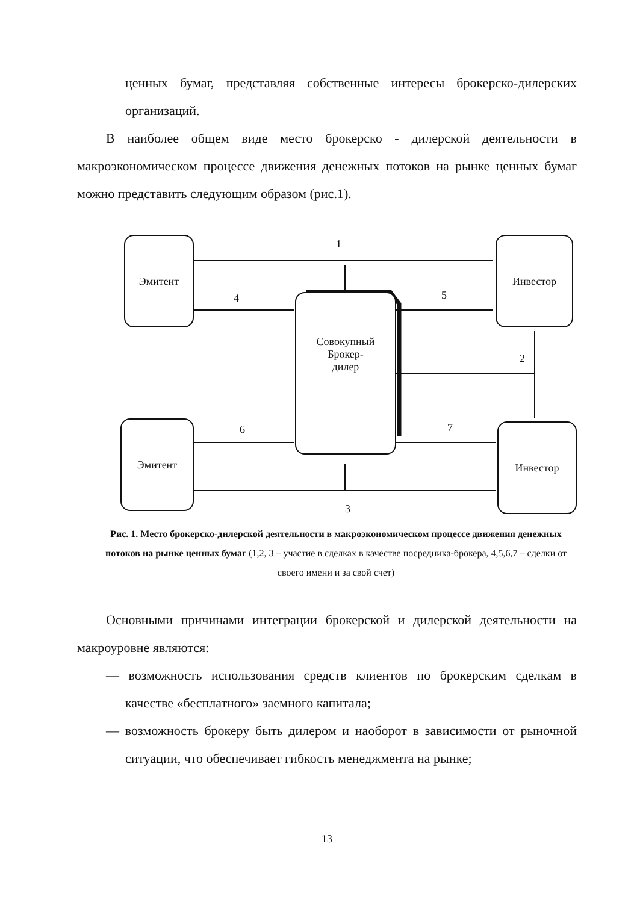ценных бумаг, представляя собственные интересы брокерско-дилерских организаций.
В наиболее общем виде место брокерско - дилерской деятельности в макроэкономическом процессе движения денежных потоков на рынке ценных бумаг можно представить следующим образом (рис.1).
Эмитент Инвестор
Совокупный
Брокер-
дилер
Эмитент Инвестор
1
4 5
2
6 7
3
Рис. 1. Место брокерско-дилерской деятельности в макроэкономическом процессе движения денежных потоков на рынке ценных бумаг (1,2, 3 – участие в сделках в качестве посредника-брокера, 4,5,6,7 – сделки от своего имени и за свой счет)
Основными причинами интеграции брокерской и дилерской деятельности на макроуровне являются:
— возможность использования средств клиентов по брокерским сделкам в качестве «бесплатного» заемного капитала;
— возможность брокеру быть дилером и наоборот в зависимости от рыночной ситуации, что обеспечивает гибкость менеджмента на рынке;
13